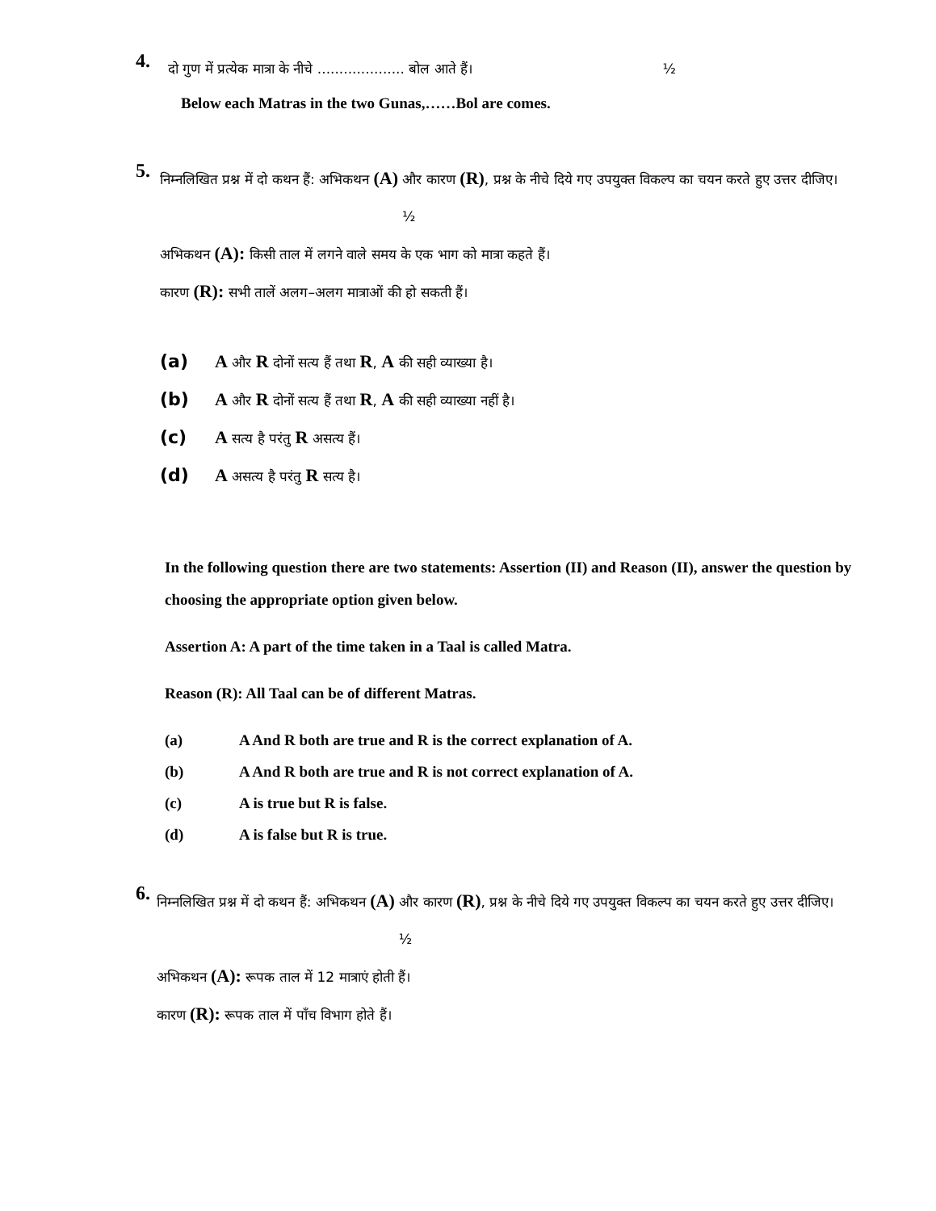4.
दो गुण में प्रत्येक मात्रा के नीचे .................... बोल आते हैं। ½
Below each Matras in the two Gunas,……Bol are comes.
5.
निम्नलिखित प्रश्न में दो कथन हैं: अभिकथन (A) और कारण (R), प्रश्न के नीचे दिये गए उपयुक्त विकल्प का चयन करते हुए उत्तर दीजिए। ½
अभिकथन (A): किसी ताल में लगने वाले समय के एक भाग को मात्रा कहते हैं।
कारण (R): सभी तालें अलग–अलग मात्राओं की हो सकती हैं।
(a) A और R दोनों सत्य हैं तथा R, A की सही व्याख्या है।
(b) A और R दोनों सत्य हैं तथा R, A की सही व्याख्या नहीं है।
(c) A सत्य है परंतु R असत्य हैं।
(d) A असत्य है परंतु R सत्य है।
In the following question there are two statements: Assertion (II) and Reason (II), answer the question by choosing the appropriate option given below.
Assertion A: A part of the time taken in a Taal is called Matra.
Reason (R): All Taal can be of different Matras.
(a) A And R both are true and R is the correct explanation of A.
(b) A And R both are true and R is not correct explanation of A.
(c) A is true but R is false.
(d) A is false but R is true.
6.
निम्नलिखित प्रश्न में दो कथन हैं: अभिकथन (A) और कारण (R), प्रश्न के नीचे दिये गए उपयुक्त विकल्प का चयन करते हुए उत्तर दीजिए। ½
अभिकथन (A): रूपक ताल में 12 मात्राएं होती हैं।
कारण (R): रूपक ताल में पाँच विभाग होते हैं।